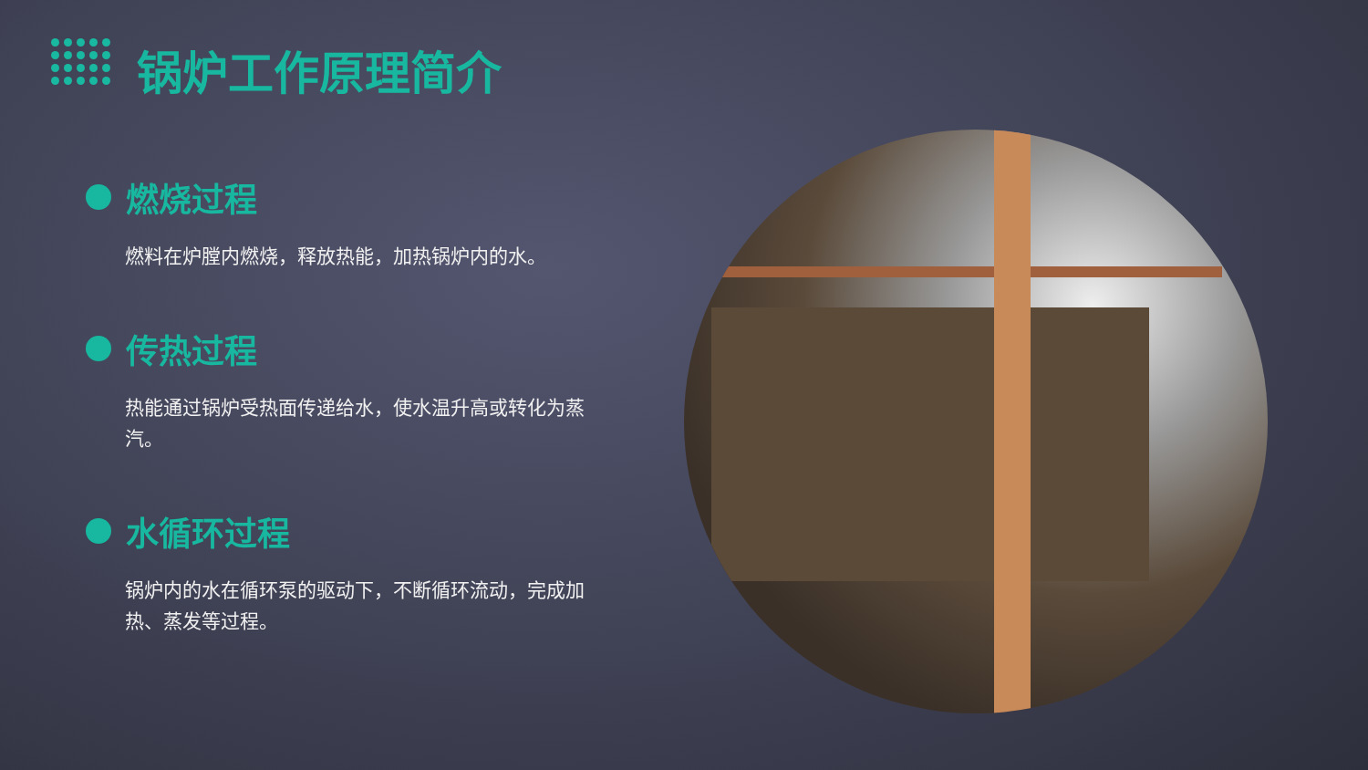锅炉工作原理简介
燃烧过程
燃料在炉膛内燃烧，释放热能，加热锅炉内的水。
传热过程
热能通过锅炉受热面传递给水，使水温升高或转化为蒸汽。
水循环过程
锅炉内的水在循环泵的驱动下，不断循环流动，完成加热、蒸发等过程。